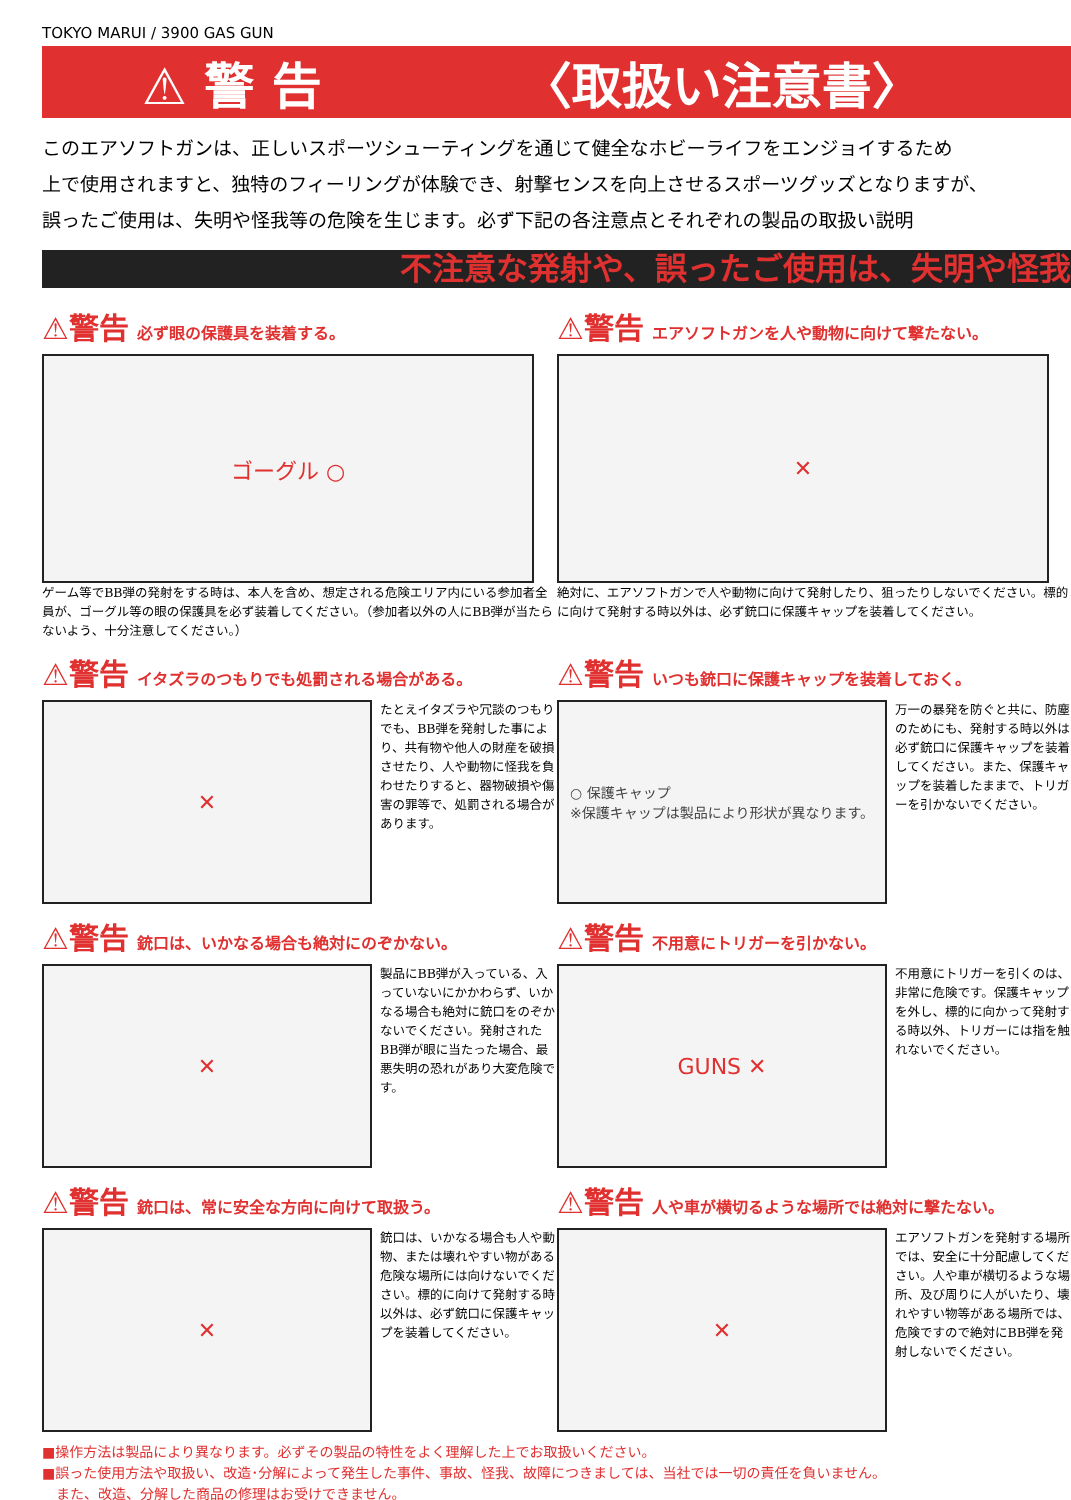TOKYO MARUI / 3900 GAS GUN
⚠ 警 告 〈取扱い注意書〉
このエアソフトガンは、正しいスポーツシューティングを通じて健全なホビーライフをエンジョイするため
上で使用されますと、独特のフィーリングが体験でき、射撃センスを向上させるスポーツグッズとなりますが、
誤ったご使用は、失明や怪我等の危険を生じます。必ず下記の各注意点とそれぞれの製品の取扱い説明
不注意な発射や、誤ったご使用は、失明や怪我
⚠警告 必ず眼の保護具を装着する。
ゴーグル ○
ゲーム等でBB弾の発射をする時は、本人を含め、想定される危険エリア内にいる参加者全員が、ゴーグル等の眼の保護具を必ず装着してください。（参加者以外の人にBB弾が当たらないよう、十分注意してください。）
⚠警告 エアソフトガンを人や動物に向けて撃たない。
✕
絶対に、エアソフトガンで人や動物に向けて発射したり、狙ったりしないでください。標的に向けて発射する時以外は、必ず銃口に保護キャップを装着してください。
⚠警告 イタズラのつもりでも処罰される場合がある。
✕
たとえイタズラや冗談のつもりでも、BB弾を発射した事により、共有物や他人の財産を破損させたり、人や動物に怪我を負わせたりすると、器物破損や傷害の罪等で、処罰される場合があります。
⚠警告 いつも銃口に保護キャップを装着しておく。
○ 保護キャップ
※保護キャップは製品により形状が異なります。
万一の暴発を防ぐと共に、防塵のためにも、発射する時以外は必ず銃口に保護キャップを装着してください。また、保護キャップを装着したままで、トリガーを引かないでください。
⚠警告 銃口は、いかなる場合も絶対にのぞかない。
✕
製品にBB弾が入っている、入っていないにかかわらず、いかなる場合も絶対に銃口をのぞかないでください。発射されたBB弾が眼に当たった場合、最悪失明の恐れがあり大変危険です。
⚠警告 不用意にトリガーを引かない。
GUNS ✕
不用意にトリガーを引くのは、非常に危険です。保護キャップを外し、標的に向かって発射する時以外、トリガーには指を触れないでください。
⚠警告 銃口は、常に安全な方向に向けて取扱う。
✕
銃口は、いかなる場合も人や動物、または壊れやすい物がある危険な場所には向けないでください。標的に向けて発射する時以外は、必ず銃口に保護キャップを装着してください。
⚠警告 人や車が横切るような場所では絶対に撃たない。
✕
エアソフトガンを発射する場所では、安全に十分配慮してください。人や車が横切るような場所、及び周りに人がいたり、壊れやすい物等がある場所では、危険ですので絶対にBB弾を発射しないでください。
■操作方法は製品により異なります。必ずその製品の特性をよく理解した上でお取扱いください。
■誤った使用方法や取扱い、改造･分解によって発生した事件、事故、怪我、故障につきましては、当社では一切の責任を負いません。
　また、改造、分解した商品の修理はお受けできません。